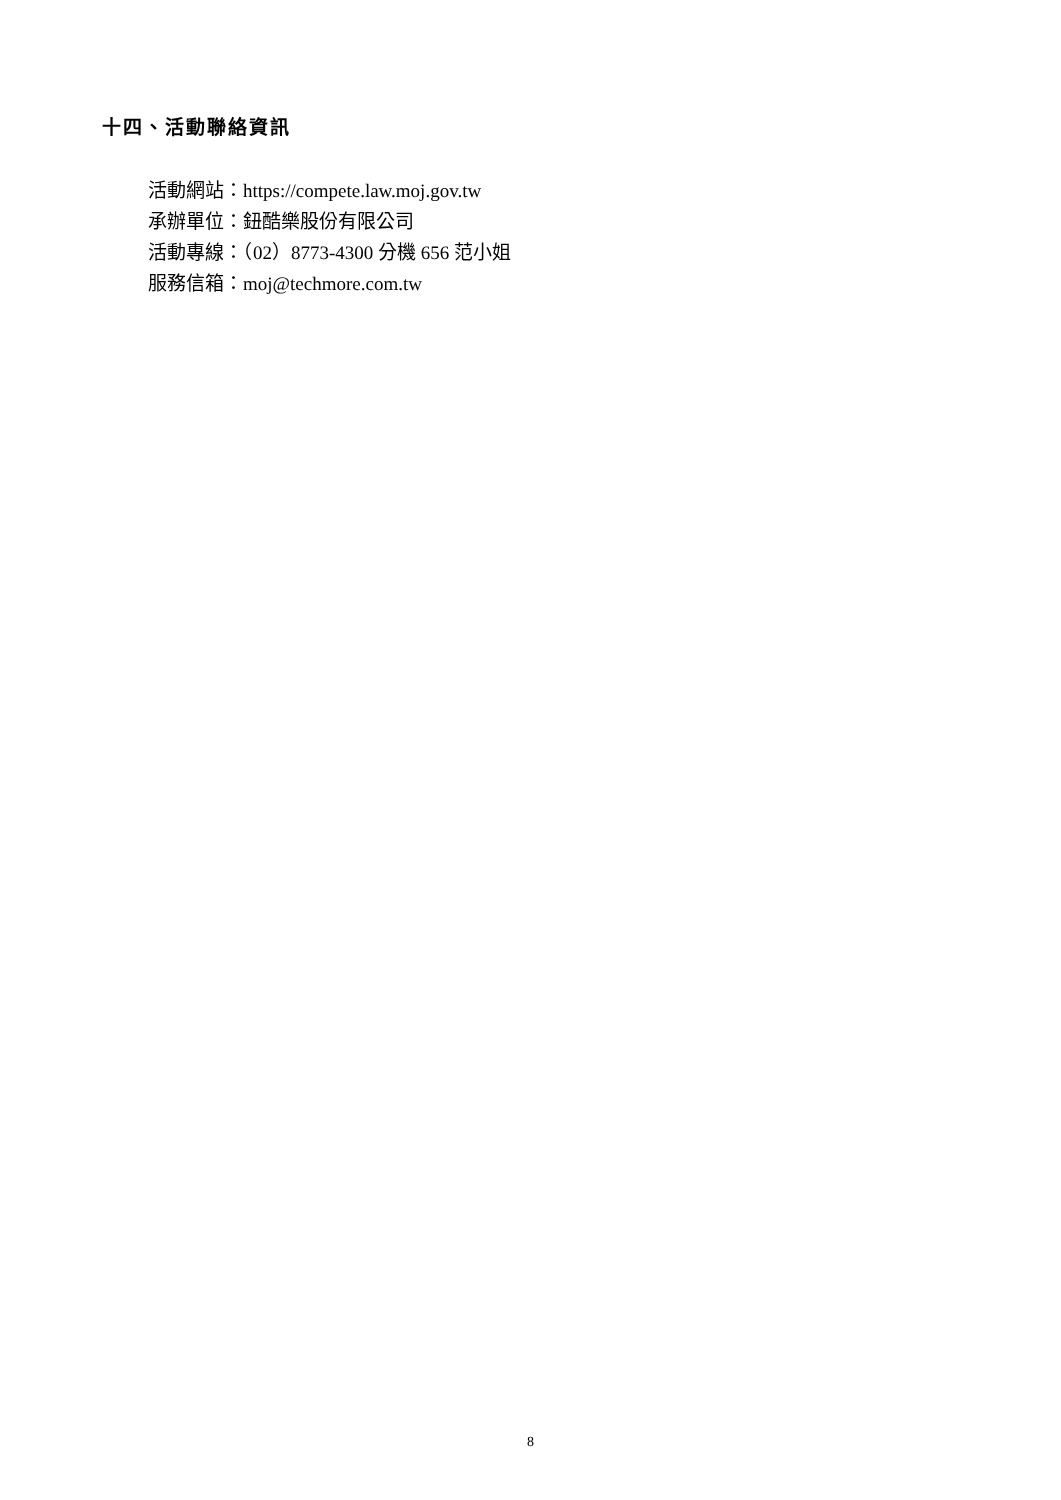十四、活動聯絡資訊
活動網站：https://compete.law.moj.gov.tw
承辦單位：鈕酷樂股份有限公司
活動專線：（02）8773-4300 分機 656 范小姐
服務信箱：moj@techmore.com.tw
8